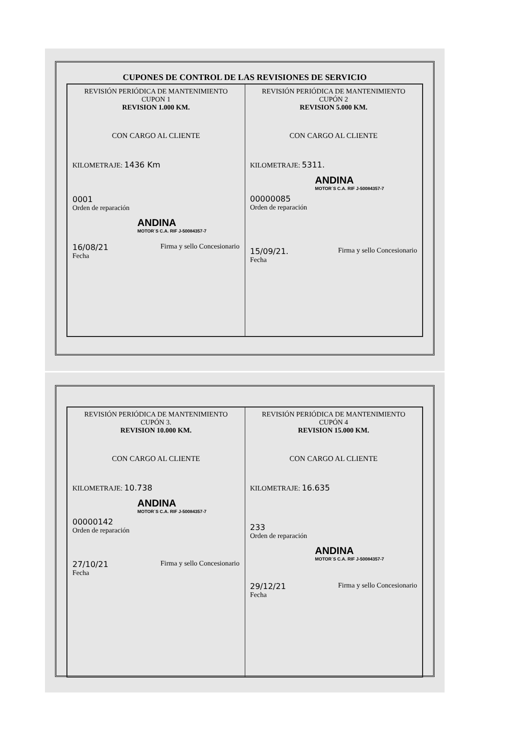CUPONES DE CONTROL DE LAS REVISIONES DE SERVICIO
REVISIÓN PERIÓDICA DE MANTENIMIENTO
CUPON 1
REVISION 1.000 KM.
CON CARGO AL CLIENTE
KILOMETRAJE: 1436 Km
0001
Orden de reparación
ANDINA
MOTOR´S C.A. RIF J-50084357-7
16/08/21
Fecha Firma y sello Concesionario
REVISIÓN PERIÓDICA DE MANTENIMIENTO
CUPÓN 2
REVISION 5.000 KM.
CON CARGO AL CLIENTE
KILOMETRAJE: 5311.
ANDINA
MOTOR´S C.A. RIF J-50084357-7
00000085
Orden de reparación
15/09/21.
Fecha Firma y sello Concesionario
REVISIÓN PERIÓDICA DE MANTENIMIENTO
CUPÓN 3.
REVISION 10.000 KM.
CON CARGO AL CLIENTE
KILOMETRAJE: 10.738
ANDINA
MOTOR´S C.A. RIF J-50084357-7
00000142
Orden de reparación
27/10/21
Fecha Firma y sello Concesionario
REVISIÓN PERIÓDICA DE MANTENIMIENTO
CUPÓN 4
REVISION 15.000 KM.
CON CARGO AL CLIENTE
KILOMETRAJE: 16.635
233
Orden de reparación
ANDINA
MOTOR´S C.A. RIF J-50084357-7
29/12/21
Fecha Firma y sello Concesionario